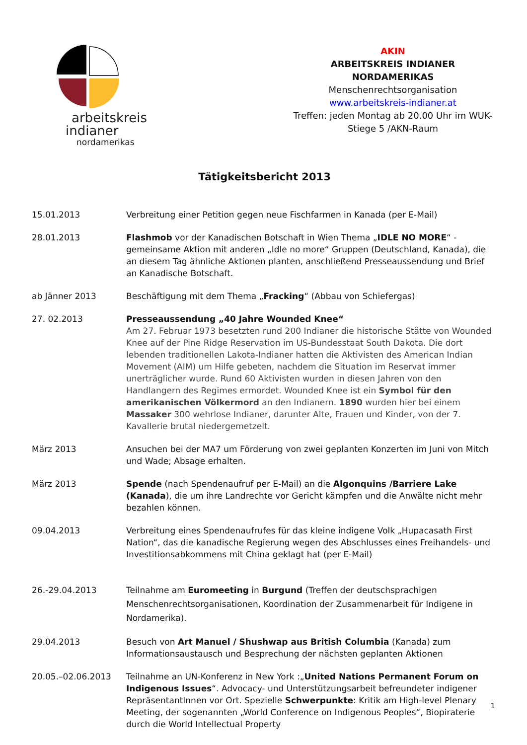arbeitskreis
indianer
nordamerikas
AKIN
ARBEITSKREIS INDIANER NORDAMERIKAS
Menschenrechtsorganisation
www.arbeitskreis-indianer.at
Treffen: jeden Montag ab 20.00 Uhr im WUK-Stiege 5 /AKN-Raum
Tätigkeitsbericht 2013
15.01.2013 Verbreitung einer Petition gegen neue Fischfarmen in Kanada (per E-Mail)
28.01.2013 Flashmob vor der Kanadischen Botschaft in Wien Thema „IDLE NO MORE“ - gemeinsame Aktion mit anderen „Idle no more“ Gruppen (Deutschland, Kanada), die an diesem Tag ähnliche Aktionen planten, anschließend Presseaussendung und Brief an Kanadische Botschaft.
ab Jänner 2013 Beschäftigung mit dem Thema „Fracking“ (Abbau von Schiefergas)
27. 02.2013 Presseaussendung „40 Jahre Wounded Knee“
Am 27. Februar 1973 besetzten rund 200 Indianer die historische Stätte von Wounded Knee auf der Pine Ridge Reservation im US-Bundesstaat South Dakota. Die dort lebenden traditionellen Lakota-Indianer hatten die Aktivisten des American Indian Movement (AIM) um Hilfe gebeten, nachdem die Situation im Reservat immer unerträglicher wurde. Rund 60 Aktivisten wurden in diesen Jahren von den Handlangern des Regimes ermordet. Wounded Knee ist ein Symbol für den amerikanischen Völkermord an den Indianern. 1890 wurden hier bei einem Massaker 300 wehrlose Indianer, darunter Alte, Frauen und Kinder, von der 7. Kavallerie brutal niedergemetzelt.
März 2013 Ansuchen bei der MA7 um Förderung von zwei geplanten Konzerten im Juni von Mitch und Wade; Absage erhalten.
März 2013 Spende (nach Spendenaufruf per E-Mail) an die Algonquins /Barriere Lake (Kanada), die um ihre Landrechte vor Gericht kämpfen und die Anwälte nicht mehr bezahlen können.
09.04.2013 Verbreitung eines Spendenaufrufes für das kleine indigene Volk „Hupacasath First Nation“, das die kanadische Regierung wegen des Abschlusses eines Freihandels- und Investitionsabkommens mit China geklagt hat (per E-Mail)
26.-29.04.2013 Teilnahme am Euromeeting in Burgund (Treffen der deutschsprachigen Menschenrechtsorganisationen, Koordination der Zusammenarbeit für Indigene in Nordamerika).
29.04.2013 Besuch von Art Manuel / Shushwap aus British Columbia (Kanada) zum Informationsaustausch und Besprechung der nächsten geplanten Aktionen
20.05.–02.06.2013 Teilnahme an UN-Konferenz in New York :„United Nations Permanent Forum on Indigenous Issues“. Advocacy- und Unterstützungsarbeit befreundeter indigener RepräsentantInnen vor Ort. Spezielle Schwerpunkte: Kritik am High-level Plenary Meeting, der sogenannten „World Conference on Indigenous Peoples“, Biopiraterie durch die World Intellectual Property
1